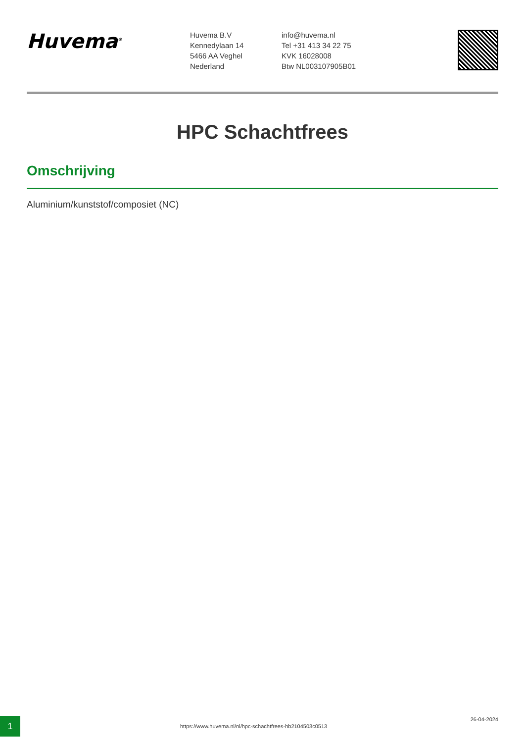Huvema<sup>®</sup>
Huvema B.V
Kennedylaan 14
5466 AA Veghel
Nederland
info@huvema.nl
Tel +31 413 34 22 75
KVK 16028008
Btw NL003107905B01
HPC Schachtfrees
Omschrijving
Aluminium/kunststof/composiet (NC)
1
https://www.huvema.nl/nl/hpc-schachtfrees-hb2104503c0513
26-04-2024